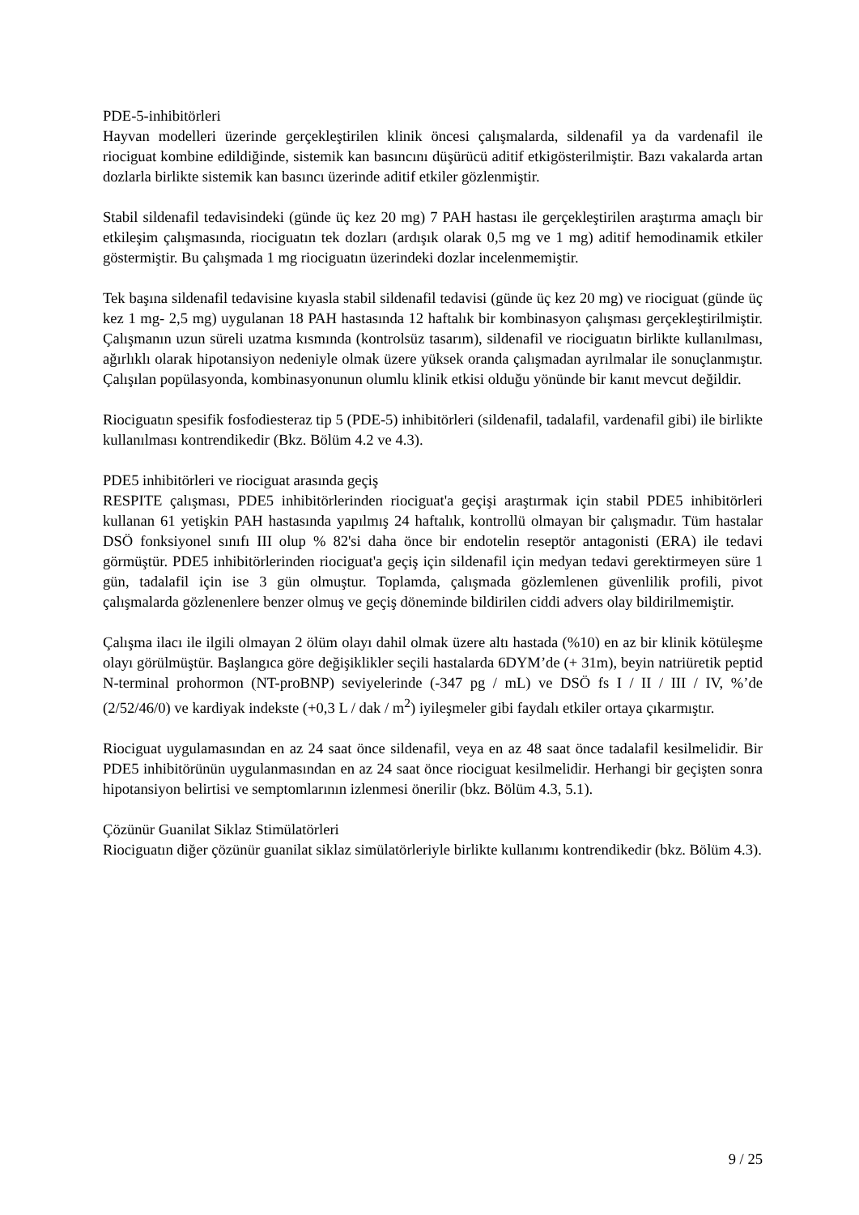PDE-5-inhibitörleri
Hayvan modelleri üzerinde gerçekleştirilen klinik öncesi çalışmalarda, sildenafil ya da vardenafil ile riociguat kombine edildiğinde, sistemik kan basıncını düşürücü aditif etkigösterilmiştir. Bazı vakalarda artan dozlarla birlikte sistemik kan basıncı üzerinde aditif etkiler gözlenmiştir.
Stabil sildenafil tedavisindeki (günde üç kez 20 mg) 7 PAH hastası ile gerçekleştirilen araştırma amaçlı bir etkileşim çalışmasında, riociguatın tek dozları (ardışık olarak 0,5 mg ve 1 mg) aditif hemodinamik etkiler göstermiştir. Bu çalışmada 1 mg riociguatın üzerindeki dozlar incelenmemiştir.
Tek başına sildenafil tedavisine kıyasla stabil sildenafil tedavisi (günde üç kez 20 mg) ve riociguat (günde üç kez 1 mg- 2,5 mg) uygulanan 18 PAH hastasında 12 haftalık bir kombinasyon çalışması gerçekleştirilmiştir. Çalışmanın uzun süreli uzatma kısmında (kontrolsüz tasarım), sildenafil ve riociguatın birlikte kullanılması, ağırlıklı olarak hipotansiyon nedeniyle olmak üzere yüksek oranda çalışmadan ayrılmalar ile sonuçlanmıştır. Çalışılan popülasyonda, kombinasyonunun olumlu klinik etkisi olduğu yönünde bir kanıt mevcut değildir.
Riociguatın spesifik fosfodiesteraz tip 5 (PDE-5) inhibitörleri (sildenafil, tadalafil, vardenafil gibi) ile birlikte kullanılması kontrendikedir (Bkz. Bölüm 4.2 ve 4.3).
PDE5 inhibitörleri ve riociguat arasında geçiş
RESPITE çalışması, PDE5 inhibitörlerinden riociguat'a geçişi araştırmak için stabil PDE5 inhibitörleri kullanan 61 yetişkin PAH hastasında yapılmış 24 haftalık, kontrollü olmayan bir çalışmadır. Tüm hastalar DSÖ fonksiyonel sınıfı III olup % 82'si daha önce bir endotelin reseptör antagonisti (ERA) ile tedavi görmüştür. PDE5 inhibitörlerinden riociguat'a geçiş için sildenafil için medyan tedavi gerektirmeyen süre 1 gün, tadalafil için ise 3 gün olmuştur. Toplamda, çalışmada gözlemlenen güvenlilik profili, pivot çalışmalarda gözlenenlere benzer olmuş ve geçiş döneminde bildirilen ciddi advers olay bildirilmemiştir.
Çalışma ilacı ile ilgili olmayan 2 ölüm olayı dahil olmak üzere altı hastada (%10) en az bir klinik kötüleşme olayı görülmüştür. Başlangıca göre değişiklikler seçili hastalarda 6DYM’de (+ 31m), beyin natriüretik peptid N-terminal prohormon (NT-proBNP) seviyelerinde (-347 pg / mL) ve DSÖ fs I / II / III / IV, %’de (2/52/46/0) ve kardiyak indekste (+0,3 L / dak / m<sup>2</sup>) iyileşmeler gibi faydalı etkiler ortaya çıkarmıştır.
Riociguat uygulamasından en az 24 saat önce sildenafil, veya en az 48 saat önce tadalafil kesilmelidir. Bir PDE5 inhibitörünün uygulanmasından en az 24 saat önce riociguat kesilmelidir. Herhangi bir geçişten sonra hipotansiyon belirtisi ve semptomlarının izlenmesi önerilir (bkz. Bölüm 4.3, 5.1).
Çözünür Guanilat Siklaz Stimülatörleri
Riociguatın diğer çözünür guanilat siklaz simülatörleriyle birlikte kullanımı kontrendikedir (bkz. Bölüm 4.3).
9 / 25